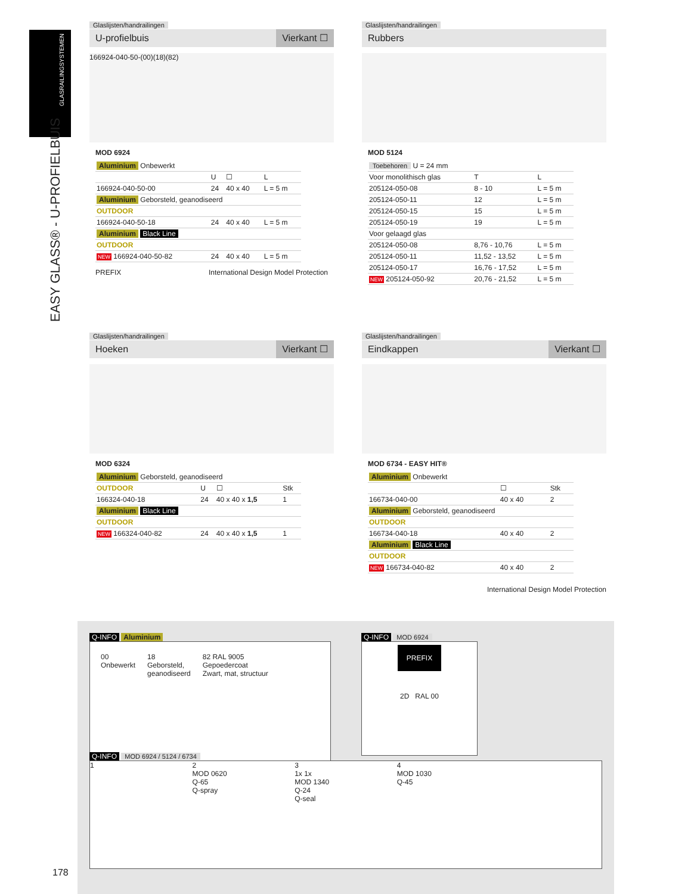GLASRAILINGSYSTEMEN
EASY GLASS® - U-PROFIELBUIS
Glaslijsten/handrailingen
U-profielbuis Vierkant ☐
166924-040-50-(00)(18)(82)
MOD 6924
| Aluminium Onbewerkt | | | |
| | U | ☐ | L |
| 166924-040-50-00 | 24 | 40 x 40 | L = 5 m |
| Aluminium Geborsteld, geanodiseerd | | | |
| OUTDOOR | | | |
| 166924-040-50-18 | 24 | 40 x 40 | L = 5 m |
| Aluminium Black Line | | | |
| OUTDOOR | | | |
| NEW 166924-040-50-82 | 24 | 40 x 40 | L = 5 m |
PREFIX International Design Model Protection
Glaslijsten/handrailingen
Rubbers
MOD 5124
| Toebehoren U = 24 mm | | |
| Voor monolithisch glas | T | L |
| 205124-050-08 | 8 - 10 | L = 5 m |
| 205124-050-11 | 12 | L = 5 m |
| 205124-050-15 | 15 | L = 5 m |
| 205124-050-19 | 19 | L = 5 m |
| Voor gelaagd glas | | |
| 205124-050-08 | 8,76 - 10,76 | L = 5 m |
| 205124-050-11 | 11,52 - 13,52 | L = 5 m |
| 205124-050-17 | 16,76 - 17,52 | L = 5 m |
| NEW 205124-050-92 | 20,76 - 21,52 | L = 5 m |
Glaslijsten/handrailingen
Hoeken Vierkant ☐
MOD 6324
| Aluminium Geborsteld, geanodiseerd | | | |
| OUTDOOR | U | ☐ | Stk |
| 166324-040-18 | 24 | 40 x 40 x 1,5 | 1 |
| Aluminium Black Line | | | |
| OUTDOOR | | | |
| NEW 166324-040-82 | 24 | 40 x 40 x 1,5 | 1 |
Glaslijsten/handrailingen
Eindkappen Vierkant ☐
MOD 6734 - EASY HIT®
| Aluminium Onbewerkt | | |
| | ☐ | Stk |
| 166734-040-00 | 40 x 40 | 2 |
| Aluminium Geborsteld, geanodiseerd | | |
| OUTDOOR | | |
| 166734-040-18 | 40 x 40 | 2 |
| Aluminium Black Line | | |
| OUTDOOR | | |
| NEW 166734-040-82 | 40 x 40 | 2 |
International Design Model Protection
Q-INFO Aluminium
00
Onbewerkt
18
Geborsteld,
geanodiseerd
82 RAL 9005
Gepoedercoat
Zwart, mat, structuur
Q-INFO MOD 6924
PREFIX
2D RAL 00
Q-INFO MOD 6924 / 5124 / 6734
1 2
MOD 0620
Q-65
Q-spray
3
1x 1x
MOD 1340
Q-24
Q-seal
4
MOD 1030
Q-45
178